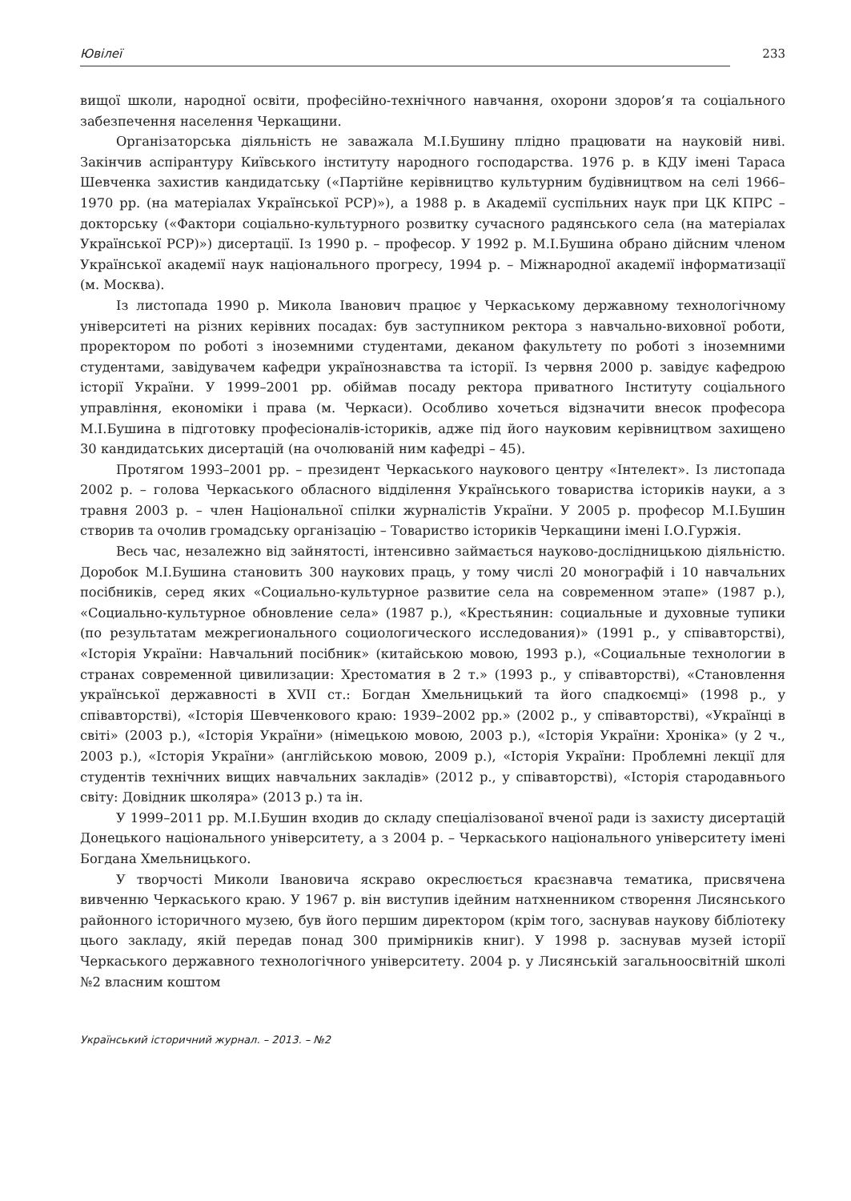Ювілеї 233
вищої школи, народної освіти, професійно-технічного навчання, охорони здоров’я та соціального забезпечення населення Черкащини.
Організаторська діяльність не заважала М.І.Бушину плідно працювати на науковій ниві. Закінчив аспірантуру Київського інституту народного господарства. 1976 р. в КДУ імені Тараса Шевченка захистив кандидатську («Партійне керівництво культурним будівництвом на селі 1966–1970 рр. (на матеріалах Української РСР)»), а 1988 р. в Академії суспільних наук при ЦК КПРС – докторську («Фактори соціально-культурного розвитку сучасного радянського села (на матеріалах Української РСР)») дисертації. Із 1990 р. – професор. У 1992 р. М.І.Бушина обрано дійсним членом Української академії наук національного прогресу, 1994 р. – Міжнародної академії інформатизації (м. Москва).
Із листопада 1990 р. Микола Іванович працює у Черкаському державному технологічному університеті на різних керівних посадах: був заступником ректора з навчально-виховної роботи, проректором по роботі з іноземними студентами, деканом факультету по роботі з іноземними студентами, завідувачем кафедри українознавства та історії. Із червня 2000 р. завідує кафедрою історії України. У 1999–2001 рр. обіймав посаду ректора приватного Інституту соціального управління, економіки і права (м. Черкаси). Особливо хочеться відзначити внесок професора М.І.Бушина в підготовку професіоналів-істориків, адже під його науковим керівництвом захищено 30 кандидатських дисертацій (на очолюваній ним кафедрі – 45).
Протягом 1993–2001 рр. – президент Черкаського наукового центру «Інтелект». Із листопада 2002 р. – голова Черкаського обласного відділення Українського товариства істориків науки, а з травня 2003 р. – член Національної спілки журналістів України. У 2005 р. професор М.І.Бушин створив та очолив громадську організацію – Товариство істориків Черкащини імені І.О.Гуржія.
Весь час, незалежно від зайнятості, інтенсивно займається науково-дослідницькою діяльністю. Доробок М.І.Бушина становить 300 наукових праць, у тому числі 20 монографій і 10 навчальних посібників, серед яких «Социально-культурное развитие села на современном этапе» (1987 р.), «Социально-культурное обновление села» (1987 р.), «Крестьянин: социальные и духовные тупики (по результатам межрегионального социологического исследования)» (1991 р., у співавторстві), «Історія України: Навчальний посібник» (китайською мовою, 1993 р.), «Социальные технологии в странах современной цивилизации: Хрестоматия в 2 т.» (1993 р., у співавторстві), «Становлення української державності в XVII ст.: Богдан Хмельницький та його спадкоємці» (1998 р., у співавторстві), «Історія Шевченкового краю: 1939–2002 рр.» (2002 р., у співавторстві), «Українці в світі» (2003 р.), «Історія України» (німецькою мовою, 2003 р.), «Історія України: Хроніка» (у 2 ч., 2003 р.), «Історія України» (англійською мовою, 2009 р.), «Історія України: Проблемні лекції для студентів технічних вищих навчальних закладів» (2012 р., у співавторстві), «Історія стародавнього світу: Довідник школяра» (2013 р.) та ін.
У 1999–2011 рр. М.І.Бушин входив до складу спеціалізованої вченої ради із захисту дисертацій Донецького національного університету, а з 2004 р. – Черкаського національного університету імені Богдана Хмельницького.
У творчості Миколи Івановича яскраво окреслюється краєзнавча тематика, присвячена вивченню Черкаського краю. У 1967 р. він виступив ідейним натхненником створення Лисянського районного історичного музею, був його першим директором (крім того, заснував наукову бібліотеку цього закладу, якій передав понад 300 примірників книг). У 1998 р. заснував музей історії Черкаського державного технологічного університету. 2004 р. у Лисянській загальноосвітній школі №2 власним коштом
Український історичний журнал. – 2013. – №2